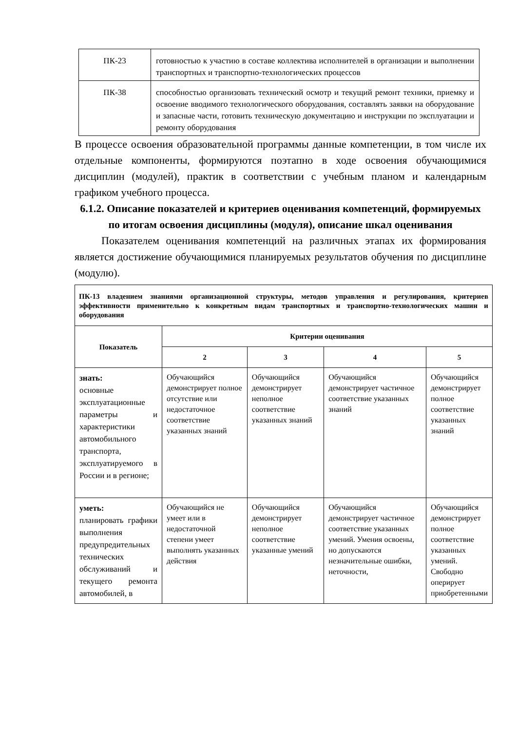| ПК-23 | готовностью к участию в составе коллектива исполнителей в организации и выполнении транспортных и транспортно-технологических процессов |
| ПК-38 | способностью организовать технический осмотр и текущий ремонт техники, приемку и освоение вводимого технологического оборудования, составлять заявки на оборудование и запасные части, готовить техническую документацию и инструкции по эксплуатации и ремонту оборудования |
В процессе освоения образовательной программы данные компетенции, в том числе их отдельные компоненты, формируются поэтапно в ходе освоения обучающимися дисциплин (модулей), практик в соответствии с учебным планом и календарным графиком учебного процесса.
6.1.2. Описание показателей и критериев оценивания компетенций, формируемых по итогам освоения дисциплины (модуля), описание шкал оценивания
   Показателем оценивания компетенций на различных этапах их формирования является достижение обучающимися планируемых результатов обучения по дисциплине (модулю).
| ПК-13 владением знаниями организационной структуры, методов управления и регулирования, критериев эффективности применительно к конкретным видам транспортных и транспортно-технологических машин и оборудования | | | | |
| Показатель | Критерии оценивания | | | |
| | 2 | 3 | 4 | 5 |
| знать: основные эксплуатационные параметры и характеристики автомобильного транспорта, эксплуатируемого в России и в регионе; | Обучающийся демонстрирует полное отсутствие или недостаточное соответствие указанных знаний | Обучающийся демонстрирует неполное соответствие указанных знаний | Обучающийся демонстрирует частичное соответствие указанных знаний | Обучающийся демонстрирует полное соответствие указанных знаний |
| уметь: планировать графики выполнения предупредительных технических обслуживаний и текущего ремонта автомобилей, в | Обучающийся не умеет или в недостаточной степени умеет выполнять указанных действия | Обучающийся демонстрирует неполное соответствие указанные умений | Обучающийся демонстрирует частичное соответствие указанных умений. Умения освоены, но допускаются незначительные ошибки, неточности, | Обучающийся демонстрирует полное соответствие указанных умений. Свободно оперирует приобретенными |